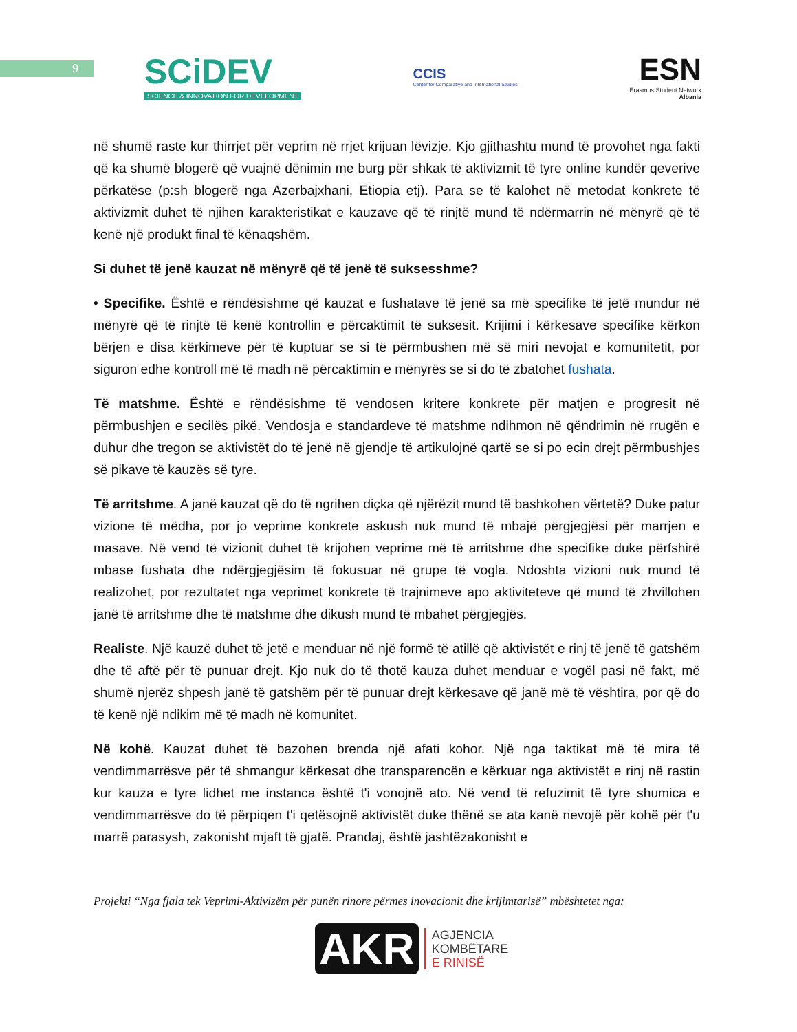9
SCiDEV
SCIENCE & INNOVATION FOR DEVELOPMENT
CCIS
Center for Comparative and International Studies
ESN
Erasmus Student Network
Albania
në shumë raste kur thirrjet për veprim në rrjet krijuan lëvizje. Kjo gjithashtu mund të provohet nga fakti që ka shumë blogerë që vuajnë dënimin me burg për shkak të aktivizmit të tyre online kundër qeverive përkatëse (p:sh blogerë nga Azerbajxhani, Etiopia etj). Para se të kalohet në metodat konkrete të aktivizmit duhet të njihen karakteristikat e kauzave që të rinjtë mund të ndërmarrin në mënyrë që të kenë një produkt final të kënaqshëm.
Si duhet të jenë kauzat në mënyrë që të jenë të suksesshme?
• Specifike. Është e rëndësishme që kauzat e fushatave të jenë sa më specifike të jetë mundur në mënyrë që të rinjtë të kenë kontrollin e përcaktimit të suksesit. Krijimi i kërkesave specifike kërkon bërjen e disa kërkimeve për të kuptuar se si të përmbushen më së miri nevojat e komunitetit, por siguron edhe kontroll më të madh në përcaktimin e mënyrës se si do të zbatohet fushata.
Të matshme. Është e rëndësishme të vendosen kritere konkrete për matjen e progresit në përmbushjen e secilës pikë. Vendosja e standardeve të matshme ndihmon në qëndrimin në rrugën e duhur dhe tregon se aktivistët do të jenë në gjendje të artikulojnë qartë se si po ecin drejt përmbushjes së pikave të kauzës së tyre.
Të arritshme. A janë kauzat që do të ngrihen diçka që njërëzit mund të bashkohen vërtetë? Duke patur vizione të mëdha, por jo veprime konkrete askush nuk mund të mbajë përgjegjësi për marrjen e masave. Në vend të vizionit duhet të krijohen veprime më të arritshme dhe specifike duke përfshirë mbase fushata dhe ndërgjegjësim të fokusuar në grupe të vogla. Ndoshta vizioni nuk mund të realizohet, por rezultatet nga veprimet konkrete të trajnimeve apo aktiviteteve që mund të zhvillohen janë të arritshme dhe të matshme dhe dikush mund të mbahet përgjegjës.
Realiste. Një kauzë duhet të jetë e menduar në një formë të atillë që aktivistët e rinj të jenë të gatshëm dhe të aftë për të punuar drejt. Kjo nuk do të thotë kauza duhet menduar e vogël pasi në fakt, më shumë njerëz shpesh janë të gatshëm për të punuar drejt kërkesave që janë më të vështira, por që do të kenë një ndikim më të madh në komunitet.
Në kohë. Kauzat duhet të bazohen brenda një afati kohor. Një nga taktikat më të mira të vendimmarrësve për të shmangur kërkesat dhe transparencën e kërkuar nga aktivistët e rinj në rastin kur kauza e tyre lidhet me instanca është t'i vonojnë ato. Në vend të refuzimit të tyre shumica e vendimmarrësve do të përpiqen t'i qetësojnë aktivistët duke thënë se ata kanë nevojë për kohë për t'u marrë parasysh, zakonisht mjaft të gjatë. Prandaj, është jashtëzakonisht e
Projekti “Nga fjala tek Veprimi-Aktivizëm për punën rinore përmes inovacionit dhe krijimtarisë” mbështetet nga:
AKR
AGJENCIA
KOMBËTARE
E RINISË